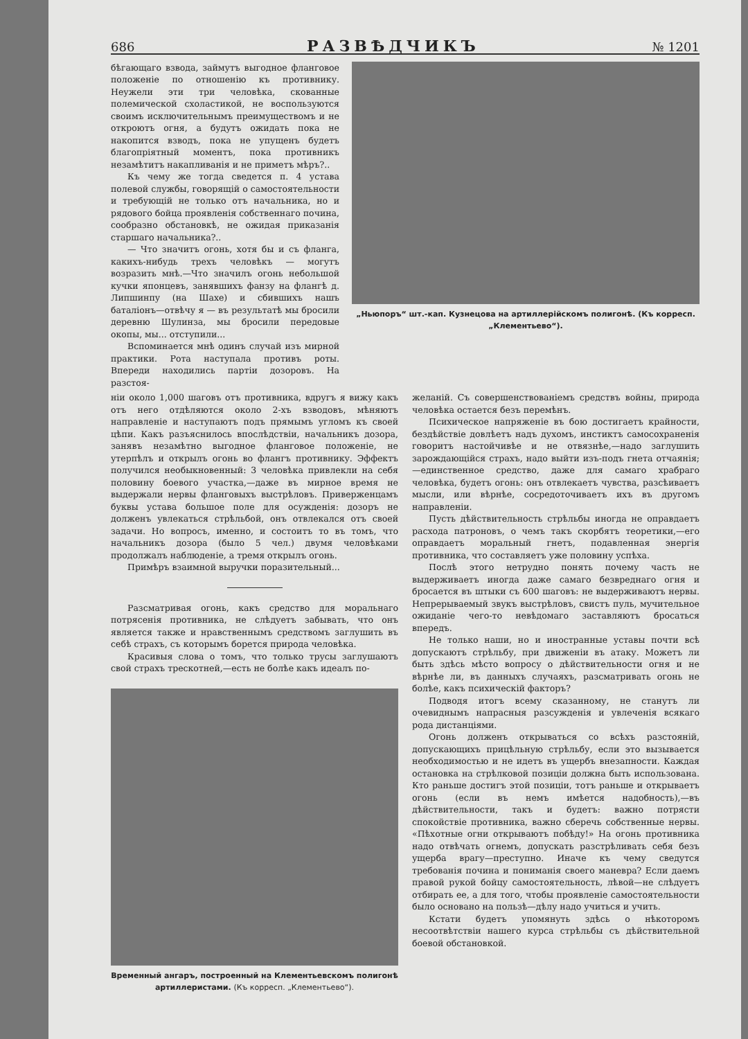686 РАЗВѢДЧИКЪ № 1201
бѣгающаго взвода, займутъ выгодное фланговое положеніе по отношенію къ противнику. Неужели эти три человѣка, скованные полемической схоластикой, не воспользуются своимъ исключительнымъ преимуществомъ и не откроютъ огня, а будутъ ожидать пока не накопится взводъ, пока не упущенъ будетъ благопріятный моментъ, пока противникъ незамѣтитъ накапливанія и не приметъ мѣръ?..
Къ чему же тогда сведется п. 4 устава полевой службы, говорящій о самостоятельности и требующій не только отъ начальника, но и рядового бойца проявленія собственнаго почина, сообразно обстановкѣ, не ожидая приказанія старшаго начальника?..
— Что значитъ огонь, хотя бы и съ фланга, какихъ-нибудь трехъ человѣкъ — могутъ возразить мнѣ.—Что значилъ огонь небольшой кучки японцевъ, занявшихъ фанзу на флангѣ д. Липшинпу (на Шахе) и сбившихъ нашъ баталіонъ—отвѣчу я — въ результатѣ мы бросили деревню Шулинза, мы бросили передовые окопы, мы... отступили...
Вспоминается мнѣ одинъ случай изъ мирной практики. Рота наступала противъ роты. Впереди находились партіи дозоровъ. На разстоя-
„Ньюпоръ“ шт.-кап. Кузнецова на артиллерійскомъ полигонѣ. (Къ корресп. „Клементьево“).
ніи около 1,000 шаговъ отъ противника, вдругъ я вижу какъ отъ него отдѣляются около 2-хъ взводовъ, мѣняютъ направленіе и наступаютъ подъ прямымъ угломъ къ своей цѣпи. Какъ разъяснилось впослѣдствіи, начальникъ дозора, занявъ незамѣтно выгодное фланговое положеніе, не утерпѣлъ и открылъ огонь во флангъ противнику. Эффектъ получился необыкновенный: 3 человѣка привлекли на себя половину боевого участка,—даже въ мирное время не выдержали нервы фланговыхъ выстрѣловъ. Приверженцамъ буквы устава большое поле для осужденія: дозоръ не долженъ увлекаться стрѣльбой, онъ отвлекался отъ своей задачи. Но вопросъ, именно, и состоитъ то въ томъ, что начальникъ дозора (было 5 чел.) двумя человѣками продолжалъ наблюденіе, а тремя открылъ огонь.
Примѣръ взаимной выручки поразительный...
Разсматривая огонь, какъ средство для моральнаго потрясенія противника, не слѣдуетъ забывать, что онъ является также и нравственнымъ средствомъ заглушить въ себѣ страхъ, съ которымъ борется природа человѣка.
Красивыя слова о томъ, что только трусы заглушаютъ свой страхъ трескотней,—есть не болѣе какъ идеалъ по-
Временный ангаръ, построенный на Клементьевскомъ полигонѣ артиллеристами. (Къ корресп. „Клементьево“).
желаній. Съ совершенствованіемъ средствъ войны, природа человѣка остается безъ перемѣнъ.
Психическое напряженіе въ бою достигаетъ крайности, бездѣйствіе довлѣетъ надъ духомъ, инстиктъ самосохраненія говоритъ настойчивѣе и не отвязнѣе,—надо заглушить зарождающійся страхъ, надо выйти изъ-подъ гнета отчаянія;—единственное средство, даже для самаго храбраго человѣка, будетъ огонь: онъ отвлекаетъ чувства, разсѣиваетъ мысли, или вѣрнѣе, сосредоточиваетъ ихъ въ другомъ направленіи.
Пусть дѣйствительность стрѣльбы иногда не оправдаетъ расхода патроновъ, о чемъ такъ скорбятъ теоретики,—его оправдаетъ моральный гнетъ, подавленная энергія противника, что составляетъ уже половину успѣха.
Послѣ этого нетрудно понять почему часть не выдерживаетъ иногда даже самаго безвреднаго огня и бросается въ штыки съ 600 шаговъ: не выдерживаютъ нервы. Непрерываемый звукъ выстрѣловъ, свистъ пуль, мучительное ожиданіе чего-то невѣдомаго заставляютъ бросаться впередъ.
Не только наши, но и иностранные уставы почти всѣ допускаютъ стрѣльбу, при движеніи въ атаку. Можетъ ли быть здѣсь мѣсто вопросу о дѣйствительности огня и не вѣрнѣе ли, въ данныхъ случаяхъ, разсматривать огонь не болѣе, какъ психическій факторъ?
Подводя итогъ всему сказанному, не станутъ ли очевиднымъ напрасныя разсужденія и увлеченія всякаго рода дистанціями.
Огонь долженъ открываться со всѣхъ разстояній, допускающихъ прицѣльную стрѣльбу, если это вызывается необходимостью и не идетъ въ ущербъ внезапности. Каждая остановка на стрѣлковой позиціи должна быть использована. Кто раньше достигъ этой позиціи, тотъ раньше и открываетъ огонь (если въ немъ имѣется надобность),—въ дѣйствительности, такъ и будетъ: важно потрясти спокойствіе противника, важно сберечь собственные нервы. «Пѣхотные огни открываютъ побѣду!» На огонь противника надо отвѣчать огнемъ, допускать разстрѣливать себя безъ ущерба врагу—преступно. Иначе къ чему сведутся требованія почина и пониманія своего маневра? Если даемъ правой рукой бойцу самостоятельность, лѣвой—не слѣдуетъ отбирать ее, а для того, чтобы проявленіе самостоятельности было основано на пользѣ—дѣлу надо учиться и учить.
Кстати будетъ упомянуть здѣсь о нѣкоторомъ несоотвѣтствіи нашего курса стрѣльбы съ дѣйствительной боевой обстановкой.